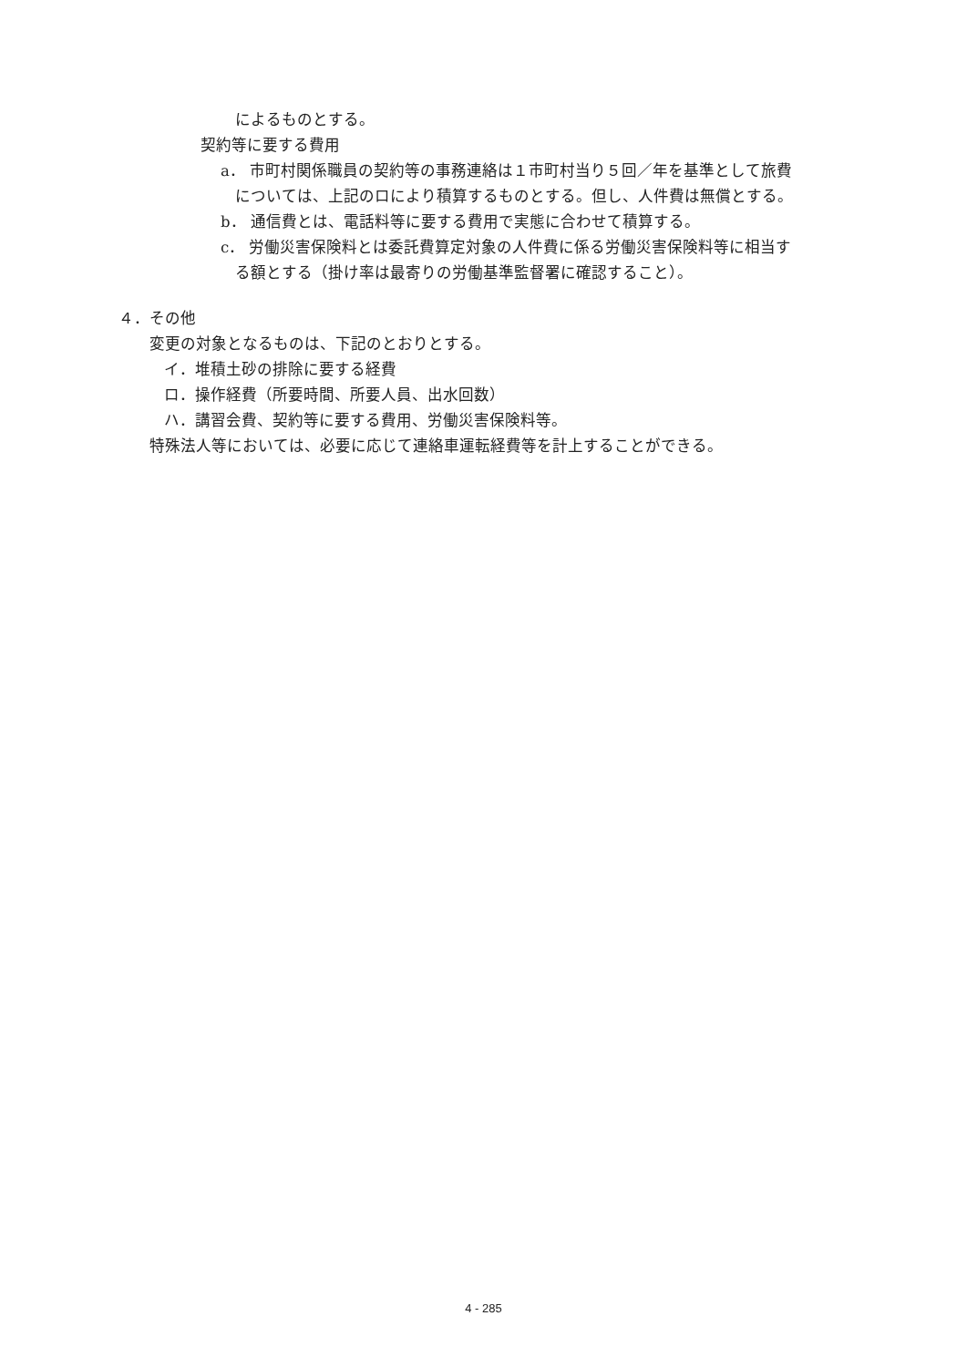によるものとする。
契約等に要する費用
a． 市町村関係職員の契約等の事務連絡は１市町村当り５回／年を基準として旅費
については、上記のロにより積算するものとする。但し、人件費は無償とする。
b． 通信費とは、電話料等に要する費用で実態に合わせて積算する。
c． 労働災害保険料とは委託費算定対象の人件費に係る労働災害保険料等に相当す
る額とする（掛け率は最寄りの労働基準監督署に確認すること）。
４．その他
変更の対象となるものは、下記のとおりとする。
イ．堆積土砂の排除に要する経費
ロ．操作経費（所要時間、所要人員、出水回数）
ハ．講習会費、契約等に要する費用、労働災害保険料等。
特殊法人等においては、必要に応じて連絡車運転経費等を計上することができる。
4 - 285